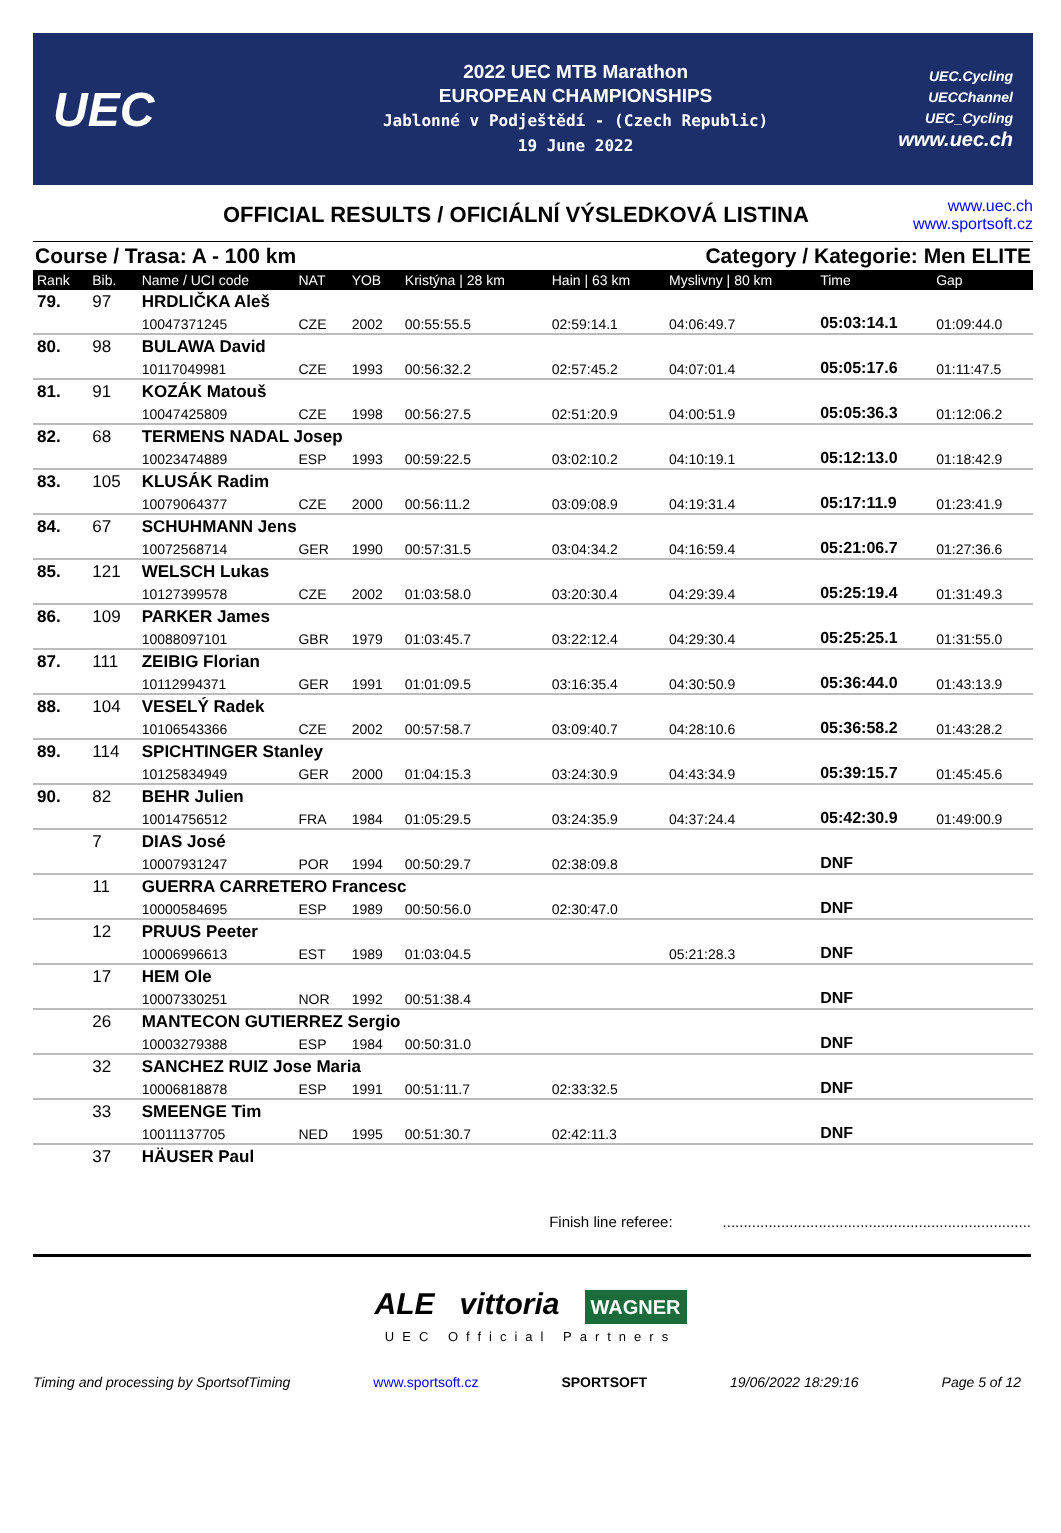UEC
2022 UEC MTB Marathon
EUROPEAN CHAMPIONSHIPS
Jablonné v Podještědí - (Czech Republic)
19 June 2022
UEC.Cycling
UECChannel
UEC_Cycling
www.uec.ch
OFFICIAL RESULTS / OFICIÁLNÍ VÝSLEDKOVÁ LISTINA
www.uec.ch
www.sportsoft.cz
Course / Trasa: A - 100 km Category / Kategorie: Men ELITE
| Rank | Bib. | Name / UCI code | NAT | YOB | Kristýna / 28 km | Hain / 63 km | Myslivny / 80 km | Time | Gap |
| --- | --- | --- | --- | --- | --- | --- | --- | --- | --- |
| 79. | 97 | HRDLIČKA Aleš | | | | | | | |
| | | 10047371245 | CZE | 2002 | 00:55:55.5 | 02:59:14.1 | 04:06:49.7 | 05:03:14.1 | 01:09:44.0 |
| 80. | 98 | BULAWA David | | | | | | | |
| | | 10117049981 | CZE | 1993 | 00:56:32.2 | 02:57:45.2 | 04:07:01.4 | 05:05:17.6 | 01:11:47.5 |
| 81. | 91 | KOZÁK Matouš | | | | | | | |
| | | 10047425809 | CZE | 1998 | 00:56:27.5 | 02:51:20.9 | 04:00:51.9 | 05:05:36.3 | 01:12:06.2 |
| 82. | 68 | TERMENS NADAL Josep | | | | | | | |
| | | 10023474889 | ESP | 1993 | 00:59:22.5 | 03:02:10.2 | 04:10:19.1 | 05:12:13.0 | 01:18:42.9 |
| 83. | 105 | KLUSÁK Radim | | | | | | | |
| | | 10079064377 | CZE | 2000 | 00:56:11.2 | 03:09:08.9 | 04:19:31.4 | 05:17:11.9 | 01:23:41.9 |
| 84. | 67 | SCHUHMANN Jens | | | | | | | |
| | | 10072568714 | GER | 1990 | 00:57:31.5 | 03:04:34.2 | 04:16:59.4 | 05:21:06.7 | 01:27:36.6 |
| 85. | 121 | WELSCH Lukas | | | | | | | |
| | | 10127399578 | CZE | 2002 | 01:03:58.0 | 03:20:30.4 | 04:29:39.4 | 05:25:19.4 | 01:31:49.3 |
| 86. | 109 | PARKER James | | | | | | | |
| | | 10088097101 | GBR | 1979 | 01:03:45.7 | 03:22:12.4 | 04:29:30.4 | 05:25:25.1 | 01:31:55.0 |
| 87. | 111 | ZEIBIG Florian | | | | | | | |
| | | 10112994371 | GER | 1991 | 01:01:09.5 | 03:16:35.4 | 04:30:50.9 | 05:36:44.0 | 01:43:13.9 |
| 88. | 104 | VESELÝ Radek | | | | | | | |
| | | 10106543366 | CZE | 2002 | 00:57:58.7 | 03:09:40.7 | 04:28:10.6 | 05:36:58.2 | 01:43:28.2 |
| 89. | 114 | SPICHTINGER Stanley | | | | | | | |
| | | 10125834949 | GER | 2000 | 01:04:15.3 | 03:24:30.9 | 04:43:34.9 | 05:39:15.7 | 01:45:45.6 |
| 90. | 82 | BEHR Julien | | | | | | | |
| | | 10014756512 | FRA | 1984 | 01:05:29.5 | 03:24:35.9 | 04:37:24.4 | 05:42:30.9 | 01:49:00.9 |
| | 7 | DIAS José | | | | | | | |
| | | 10007931247 | POR | 1994 | 00:50:29.7 | 02:38:09.8 | | DNF | |
| | 11 | GUERRA CARRETERO Francesc | | | | | | | |
| | | 10000584695 | ESP | 1989 | 00:50:56.0 | 02:30:47.0 | | DNF | |
| | 12 | PRUUS Peeter | | | | | | | |
| | | 10006996613 | EST | 1989 | 01:03:04.5 | | 05:21:28.3 | DNF | |
| | 17 | HEM Ole | | | | | | | |
| | | 10007330251 | NOR | 1992 | 00:51:38.4 | | | DNF | |
| | 26 | MANTECON GUTIERREZ Sergio | | | | | | | |
| | | 10003279388 | ESP | 1984 | 00:50:31.0 | | | DNF | |
| | 32 | SANCHEZ RUIZ Jose Maria | | | | | | | |
| | | 10006818878 | ESP | 1991 | 00:51:11.7 | 02:33:32.5 | | DNF | |
| | 33 | SMEENGE Tim | | | | | | | |
| | | 10011137705 | NED | 1995 | 00:51:30.7 | 02:42:11.3 | | DNF | |
| | 37 | HÄUSER Paul | | | | | | | |
Finish line referee: ..........................................................................
ALE vittoria WAGNER
UEC Official Partners
Timing and processing by SportsofTiming www.sportsoft.cz SPORTSOFT 19/06/2022 18:29:16 Page 5 of 12